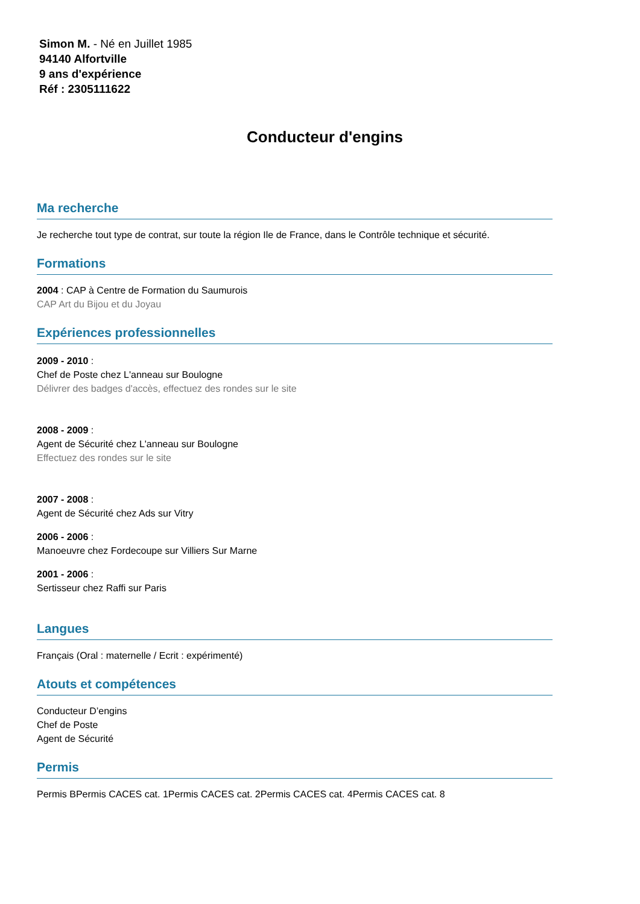Simon M. - Né en Juillet 1985
94140 Alfortville
9 ans d'expérience
Réf : 2305111622
Conducteur d'engins
Ma recherche
Je recherche tout type de contrat, sur toute la région Ile de France, dans le Contrôle technique et sécurité.
Formations
2004 : CAP à Centre de Formation du Saumurois
CAP Art du Bijou et du Joyau
Expériences professionnelles
2009 - 2010 :
Chef de Poste chez L'anneau sur Boulogne
Délivrer des badges d'accès, effectuez des rondes sur le site
2008 - 2009 :
Agent de Sécurité chez L'anneau sur Boulogne
Effectuez des rondes sur le site
2007 - 2008 :
Agent de Sécurité chez Ads sur Vitry
2006 - 2006 :
Manoeuvre chez Fordecoupe sur Villiers Sur Marne
2001 - 2006 :
Sertisseur chez Raffi sur Paris
Langues
Français (Oral : maternelle / Ecrit : expérimenté)
Atouts et compétences
Conducteur D’engins
Chef de Poste
Agent de Sécurité
Permis
Permis BPermis CACES cat. 1Permis CACES cat. 2Permis CACES cat. 4Permis CACES cat. 8